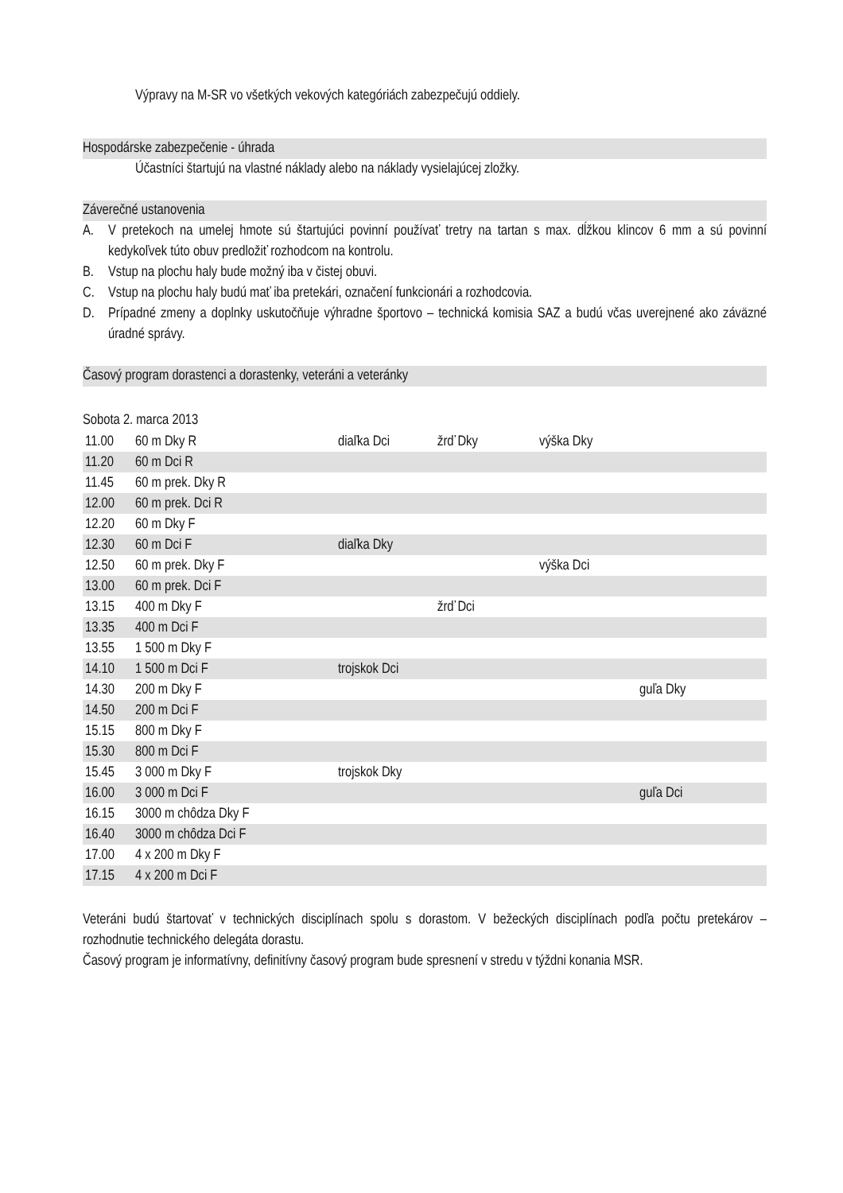Výpravy na M-SR vo všetkých vekových kategóriách zabezpečujú oddiely.
Hospodárske zabezpečenie - úhrada
Účastníci štartujú na vlastné náklady alebo na náklady vysielajúcej zložky.
Záverečné ustanovenia
A. V pretekoch na umelej hmote sú štartujúci povinní používať tretry na tartan s max. dĺžkou klincov 6 mm a sú povinní kedykoľvek túto obuv predložiť rozhodcom na kontrolu.
B. Vstup na plochu haly bude možný iba v čistej obuvi.
C. Vstup na plochu haly budú mať iba pretekári, označení funkcionári a rozhodcovia.
D. Prípadné zmeny a doplnky uskutočňuje výhradne športovo – technická komisia SAZ a budú včas uverejnené ako záväzné úradné správy.
Časový program dorastenci a dorastenky, veteráni a veteránky
Sobota 2. marca 2013
| 11.00 | 60 m Dky R | diaľka Dci | žrď Dky | výška Dky | |
| 11.20 | 60 m Dci R | | | | |
| 11.45 | 60 m prek. Dky R | | | | |
| 12.00 | 60 m prek. Dci R | | | | |
| 12.20 | 60 m Dky F | | | | |
| 12.30 | 60 m Dci F | diaľka Dky | | | |
| 12.50 | 60 m prek. Dky F | | | výška Dci | |
| 13.00 | 60 m prek. Dci F | | | | |
| 13.15 | 400 m Dky F | | žrď Dci | | |
| 13.35 | 400 m Dci F | | | | |
| 13.55 | 1 500 m Dky F | | | | |
| 14.10 | 1 500 m Dci F | trojskok Dci | | | |
| 14.30 | 200 m Dky F | | | | guľa Dky |
| 14.50 | 200 m Dci F | | | | |
| 15.15 | 800 m Dky F | | | | |
| 15.30 | 800 m Dci F | | | | |
| 15.45 | 3 000 m Dky F | trojskok Dky | | | |
| 16.00 | 3 000 m Dci F | | | | guľa Dci |
| 16.15 | 3000 m chôdza Dky F | | | | |
| 16.40 | 3000 m chôdza Dci F | | | | |
| 17.00 | 4 x 200 m Dky F | | | | |
| 17.15 | 4 x 200 m Dci F | | | | |
Veteráni budú štartovať v technických disciplínach spolu s dorastom. V bežeckých disciplínach podľa počtu pretekárov – rozhodnutie technického delegáta dorastu.
Časový program je informatívny, definitívny časový program bude spresnení v stredu v týždni konania MSR.